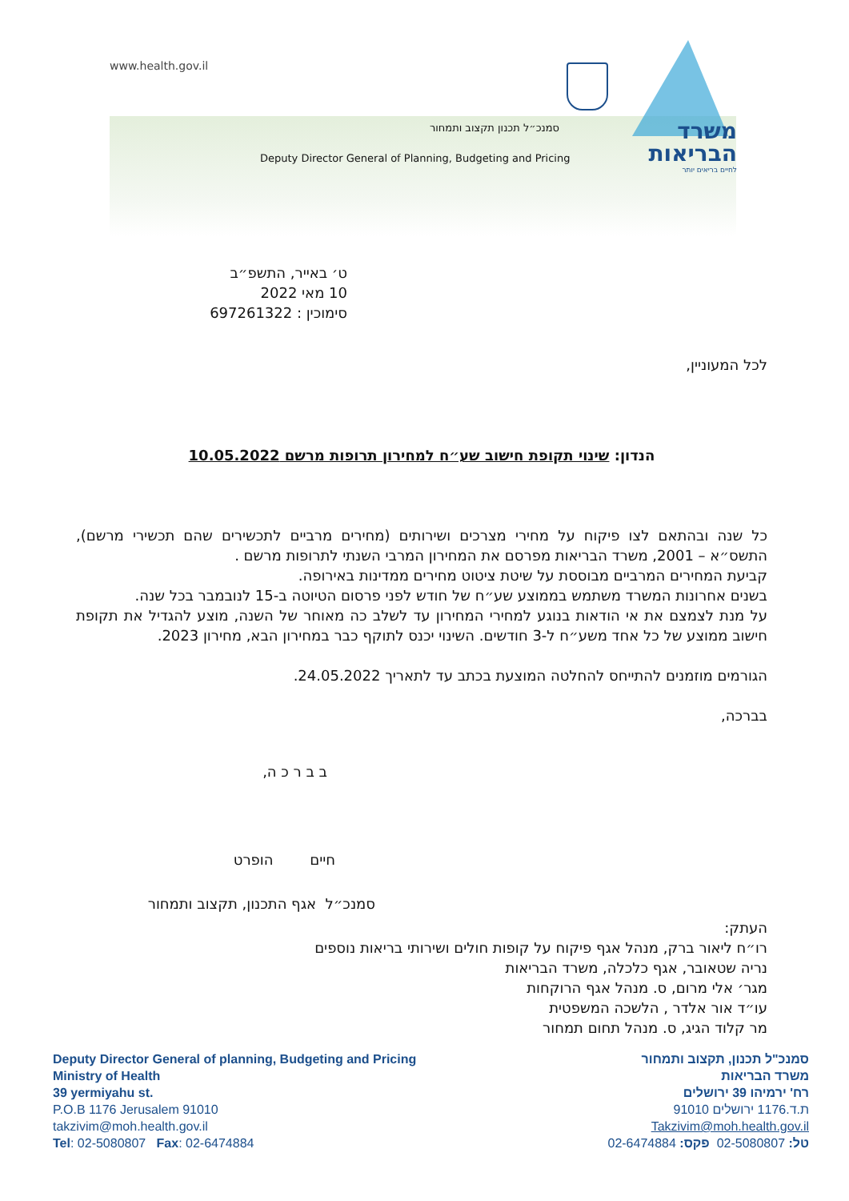www.health.gov.il
סמנכ״ל תכנון תקצוב ותמחור
Deputy Director General of Planning, Budgeting and Pricing
משרד
הבריאות
לחיים בריאים יותר
ט׳ באייר, התשפ״ב
10 מאי 2022
סימוכין : 697261322
לכל המעוניין,
הנדון: שינוי תקופת חישוב שע״ח למחירון תרופות מרשם 10.05.2022
כל שנה ובהתאם לצו פיקוח על מחירי מצרכים ושירותים (מחירים מרביים לתכשירים שהם תכשירי מרשם), התשס״א – 2001, משרד הבריאות מפרסם את המחירון המרבי השנתי לתרופות מרשם .
קביעת המחירים המרביים מבוססת על שיטת ציטוט מחירים ממדינות באירופה.
בשנים אחרונות המשרד משתמש בממוצע שע״ח של חודש לפני פרסום הטיוטה ב-15 לנובמבר בכל שנה.
על מנת לצמצם את אי הודאות בנוגע למחירי המחירון עד לשלב כה מאוחר של השנה, מוצע להגדיל את תקופת חישוב ממוצע של כל אחד משע״ח ל-3 חודשים. השינוי יכנס לתוקף כבר במחירון הבא, מחירון 2023.
הגורמים מוזמנים להתייחס להחלטה המוצעת בכתב עד לתאריך 24.05.2022.
בברכה,
ב ב ר כ ה,
חיים הופרט
סמנכ״ל אגף התכנון, תקצוב ותמחור
העתק:
רו״ח ליאור ברק, מנהל אגף פיקוח על קופות חולים ושירותי בריאות נוספים
נריה שטאובר, אגף כלכלה, משרד הבריאות
מגר׳ אלי מרום, ס. מנהל אגף הרוקחות
עו״ד אור אלדר , הלשכה המשפטית
מר קלוד הגיג, ס. מנהל תחום תמחור
Deputy Director General of planning, Budgeting and Pricing
Ministry of Health
39 yermiyahu st.
P.O.B 1176 Jerusalem 91010
takzivim@moh.health.gov.il
Tel: 02-5080807 Fax: 02-6474884
סמנכ"ל תכנון, תקצוב ותמחור
משרד הבריאות
רח' ירמיהו 39 ירושלים
ת.ד.1176 ירושלים 91010
Takzivim@moh.health.gov.il
טל: 02-5080807 פקס: 02-6474884